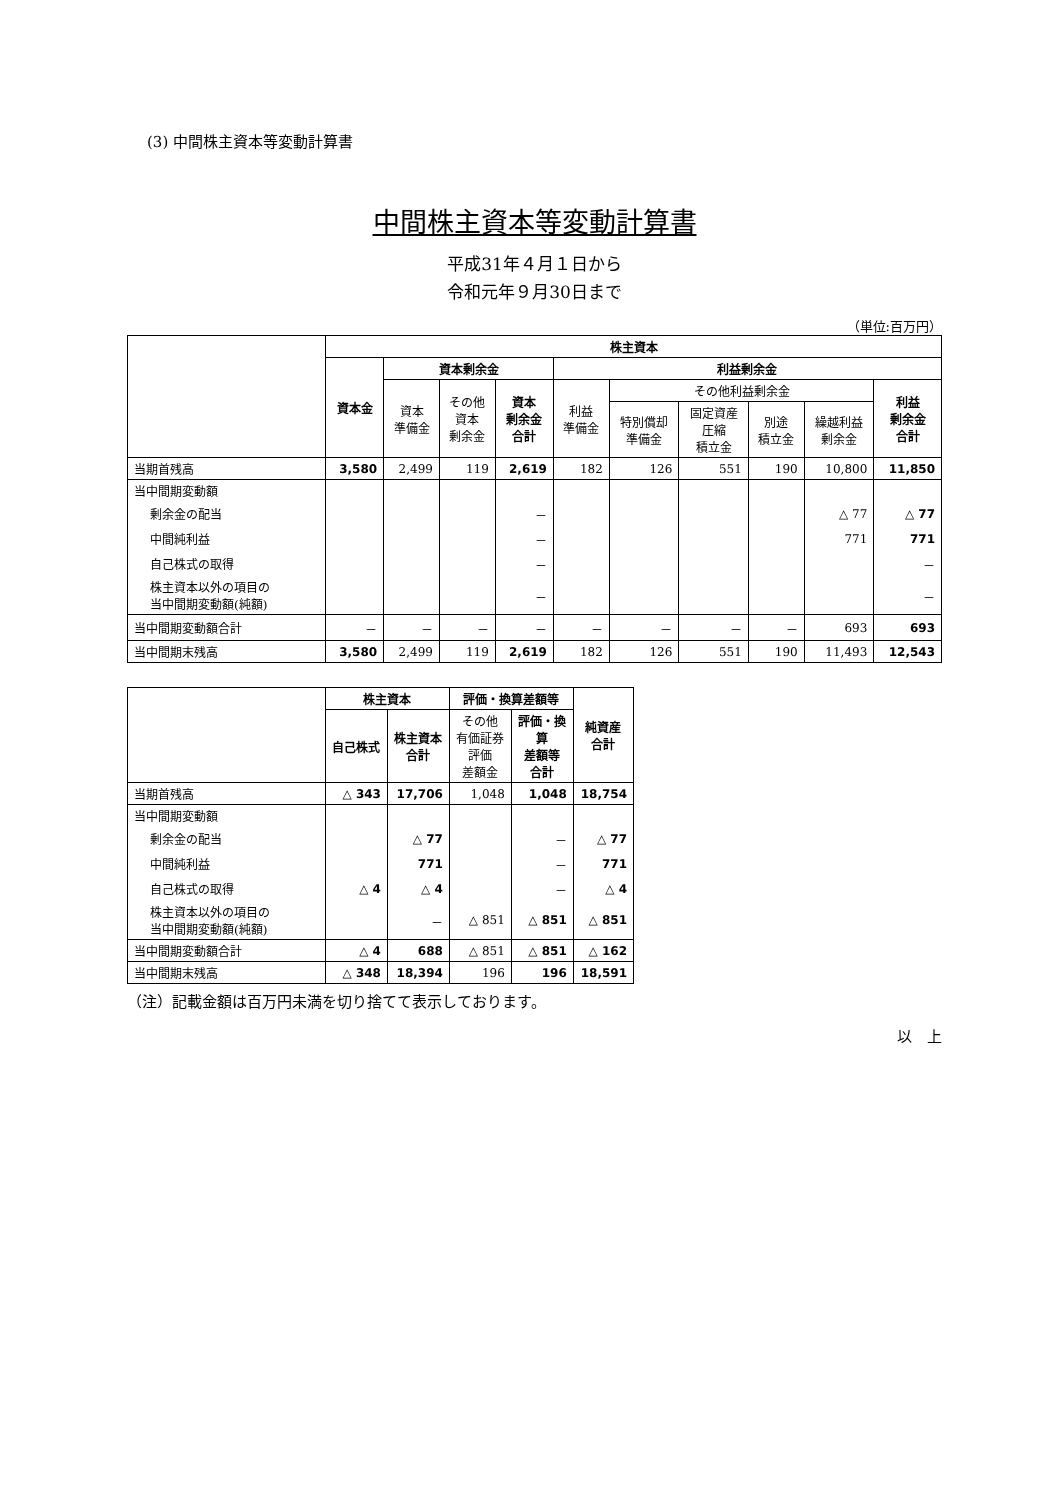(3) 中間株主資本等変動計算書
中間株主資本等変動計算書
平成31年４月１日から
令和元年９月30日まで
（単位:百万円）
| | 株主資本 | | | | | | | | | |
| --- | --- | --- | --- | --- | --- | --- | --- | --- | --- | --- |
| | 資本金 | 資本剰余金 | | | 利益剰余金 | | | | | |
| | | 資本 準備金 | その他 資本 剰余金 | 資本 剰余金 合計 | 利益 準備金 | その他利益剰余金 | | | | 利益 剰余金 合計 |
| | | | | | | 特別償却 準備金 | 固定資産 圧縮 積立金 | 別途 積立金 | 繰越利益 剰余金 | |
| 当期首残高 | 3,580 | 2,499 | 119 | 2,619 | 182 | 126 | 551 | 190 | 10,800 | 11,850 |
| 当中間期変動額 | | | | | | | | | | |
| 剰余金の配当 | | | | － | | | | | △ 77 | △ 77 |
| 中間純利益 | | | | － | | | | | 771 | 771 |
| 自己株式の取得 | | | | － | | | | | | － |
| 株主資本以外の項目の 当中間期変動額(純額) | | | | － | | | | | | － |
| 当中間期変動額合計 | － | － | － | － | － | － | － | － | 693 | 693 |
| 当中間期末残高 | 3,580 | 2,499 | 119 | 2,619 | 182 | 126 | 551 | 190 | 11,493 | 12,543 |
| | 株主資本 | | 評価・換算差額等 | | 純資産 合計 |
| --- | --- | --- | --- | --- | --- |
| | 自己株式 | 株主資本 合計 | その他 有価証券 評価 差額金 | 評価・換 算 差額等 合計 | |
| 当期首残高 | △ 343 | 17,706 | 1,048 | 1,048 | 18,754 |
| 当中間期変動額 | | | | | |
| 剰余金の配当 | | △ 77 | | － | △ 77 |
| 中間純利益 | | 771 | | － | 771 |
| 自己株式の取得 | △ 4 | △ 4 | | － | △ 4 |
| 株主資本以外の項目の 当中間期変動額(純額) | | － | △ 851 | △ 851 | △ 851 |
| 当中間期変動額合計 | △ 4 | 688 | △ 851 | △ 851 | △ 162 |
| 当中間期末残高 | △ 348 | 18,394 | 196 | 196 | 18,591 |
（注）記載金額は百万円未満を切り捨てて表示しております。
以　上